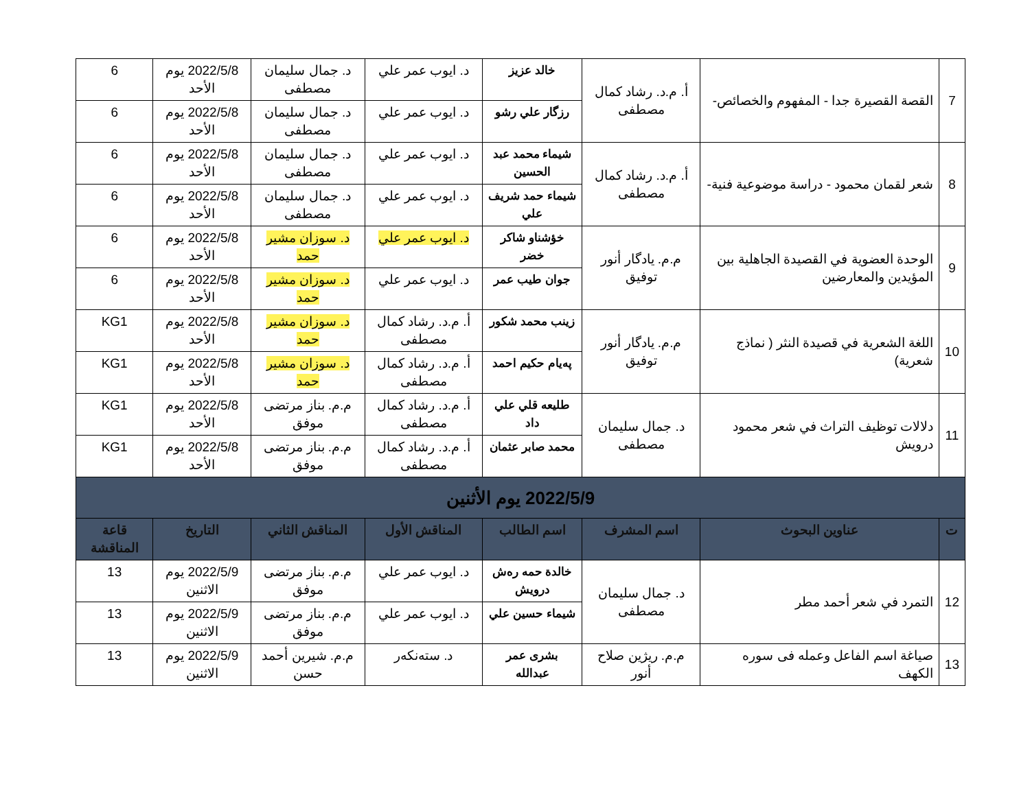| 7 | القصة القصيرة جدا - المفهوم والخصائص- | أ. م.د. رشاد كمال مصطفى | خالد عزيز | د. ايوب عمر علي | د. جمال سليمان مصطفى | 2022/5/8 يوم الأحد | 6 |
| | | | رزگار علي رشو | د. ايوب عمر علي | د. جمال سليمان مصطفى | 2022/5/8 يوم الأحد | 6 |
| 8 | شعر لقمان محمود - دراسة موضوعية فنية- | أ. م.د. رشاد كمال مصطفى | شيماء محمد عبد الحسين | د. ايوب عمر علي | د. جمال سليمان مصطفى | 2022/5/8 يوم الأحد | 6 |
| | | | شيماء حمد شريف علي | د. ايوب عمر علي | د. جمال سليمان مصطفى | 2022/5/8 يوم الأحد | 6 |
| 9 | الوحدة العضوية في القصيدة الجاهلية بين المؤيدين والمعارضين | م.م. يادگار أنور توفيق | خؤشناو شاكر خضر | د. ايوب عمر علي | د. سوزان مشير حمد | 2022/5/8 يوم الأحد | 6 |
| | | | جوان طيب عمر | د. ايوب عمر علي | د. سوزان مشير حمد | 2022/5/8 يوم الأحد | 6 |
| 10 | اللغة الشعرية في قصيدة النثر ( نماذج شعرية) | م.م. يادگار أنور توفيق | زينب محمد شكور | أ. م.د. رشاد كمال مصطفى | د. سوزان مشير حمد | 2022/5/8 يوم الأحد | KG1 |
| | | | پەيام حكيم احمد | أ. م.د. رشاد كمال مصطفى | د. سوزان مشير حمد | 2022/5/8 يوم الأحد | KG1 |
| 11 | دلالات توظيف التراث في شعر محمود درويش | د. جمال سليمان مصطفى | طليعه قلي علي داد | أ. م.د. رشاد كمال مصطفى | م.م. بناز مرتضى موفق | 2022/5/8 يوم الأحد | KG1 |
| | | | محمد صابر عثمان | أ. م.د. رشاد كمال مصطفى | م.م. بناز مرتضى موفق | 2022/5/8 يوم الأحد | KG1 |
| 2022/5/9 يوم الأثنين | | | | | | | |
| ت | عناوين البحوث | اسم المشرف | اسم الطالب | المناقش الأول | المناقش الثاني | التاريخ | قاعة المناقشة |
| 12 | التمرد في شعر أحمد مطر | د. جمال سليمان مصطفى | خالدة حمه رەش درويش | د. ايوب عمر علي | م.م. بناز مرتضى موفق | 2022/5/9 يوم الاثنين | 13 |
| | | | شيماء حسين علي | د. ايوب عمر علي | م.م. بناز مرتضى موفق | 2022/5/9 يوم الاثنين | 13 |
| 13 | صياغة اسم الفاعل وعمله فی سوره الكهف | م.م. ريژين صلاح أنور | بشرى عمر عبدالله | د. ستەنكەر | م.م. شيرين أحمد حسن | 2022/5/9 يوم الاثنين | 13 |